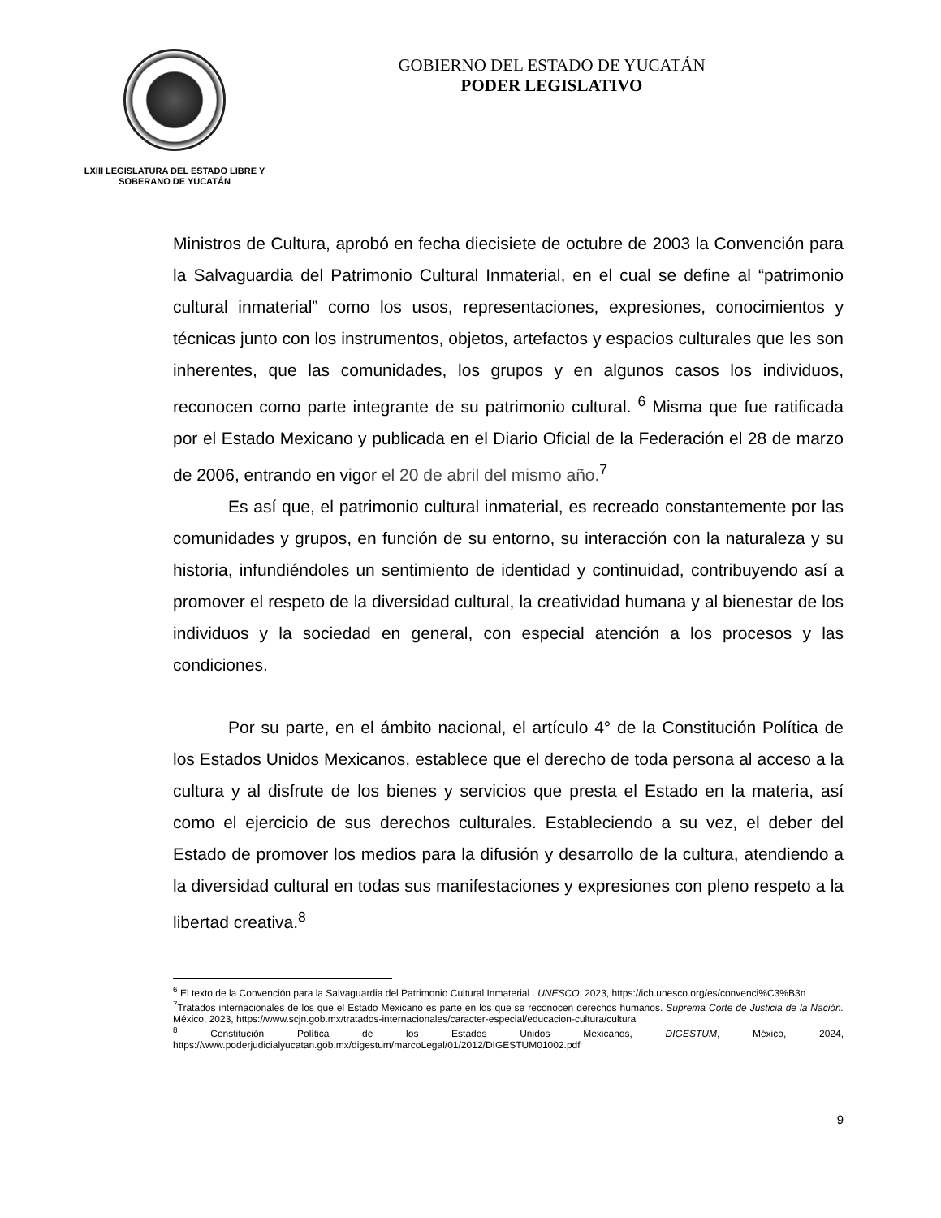LXIII LEGISLATURA DEL ESTADO LIBRE Y SOBERANO DE YUCATÁN
GOBIERNO DEL ESTADO DE YUCATÁN
PODER LEGISLATIVO
Ministros de Cultura, aprobó en fecha diecisiete de octubre de 2003 la Convención para la Salvaguardia del Patrimonio Cultural Inmaterial, en el cual se define al “patrimonio cultural inmaterial” como los usos, representaciones, expresiones, conocimientos y técnicas junto con los instrumentos, objetos, artefactos y espacios culturales que les son inherentes, que las comunidades, los grupos y en algunos casos los individuos, reconocen como parte integrante de su patrimonio cultural. <sup>6</sup> Misma que fue ratificada por el Estado Mexicano y publicada en el Diario Oficial de la Federación el 28 de marzo de 2006, entrando en vigor el 20 de abril del mismo año.<sup>7</sup>
Es así que, el patrimonio cultural inmaterial, es recreado constantemente por las comunidades y grupos, en función de su entorno, su interacción con la naturaleza y su historia, infundiéndoles un sentimiento de identidad y continuidad, contribuyendo así a promover el respeto de la diversidad cultural, la creatividad humana y al bienestar de los individuos y la sociedad en general, con especial atención a los procesos y las condiciones.
Por su parte, en el ámbito nacional, el artículo 4° de la Constitución Política de los Estados Unidos Mexicanos, establece que el derecho de toda persona al acceso a la cultura y al disfrute de los bienes y servicios que presta el Estado en la materia, así como el ejercicio de sus derechos culturales. Estableciendo a su vez, el deber del Estado de promover los medios para la difusión y desarrollo de la cultura, atendiendo a la diversidad cultural en todas sus manifestaciones y expresiones con pleno respeto a la libertad creativa.<sup>8</sup>
<sup>6</sup> El texto de la Convención para la Salvaguardia del Patrimonio Cultural Inmaterial . UNESCO, 2023, https://ich.unesco.org/es/convenci%C3%B3n
<sup>7</sup> Tratados internacionales de los que el Estado Mexicano es parte en los que se reconocen derechos humanos. Suprema Corte de Justicia de la Nación. México, 2023, https://www.scjn.gob.mx/tratados-internacionales/caracter-especial/educacion-cultura/cultura
<sup>8</sup> Constitución Política de los Estados Unidos Mexicanos, DIGESTUM, México, 2024, https://www.poderjudicialyucatan.gob.mx/digestum/marcoLegal/01/2012/DIGESTUM01002.pdf
9